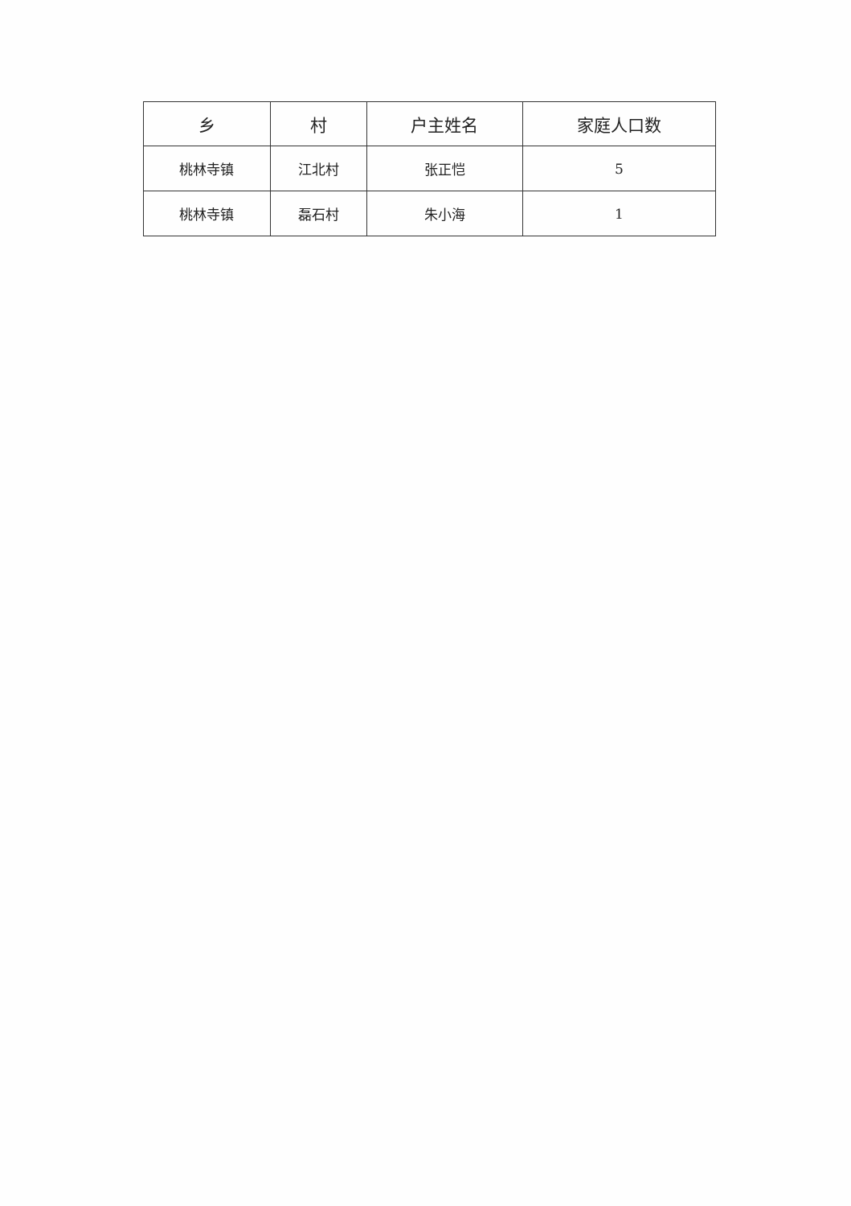| 乡 | 村 | 户主姓名 | 家庭人口数 |
| --- | --- | --- | --- |
| 桃林寺镇 | 江北村 | 张正恺 | 5 |
| 桃林寺镇 | 磊石村 | 朱小海 | 1 |